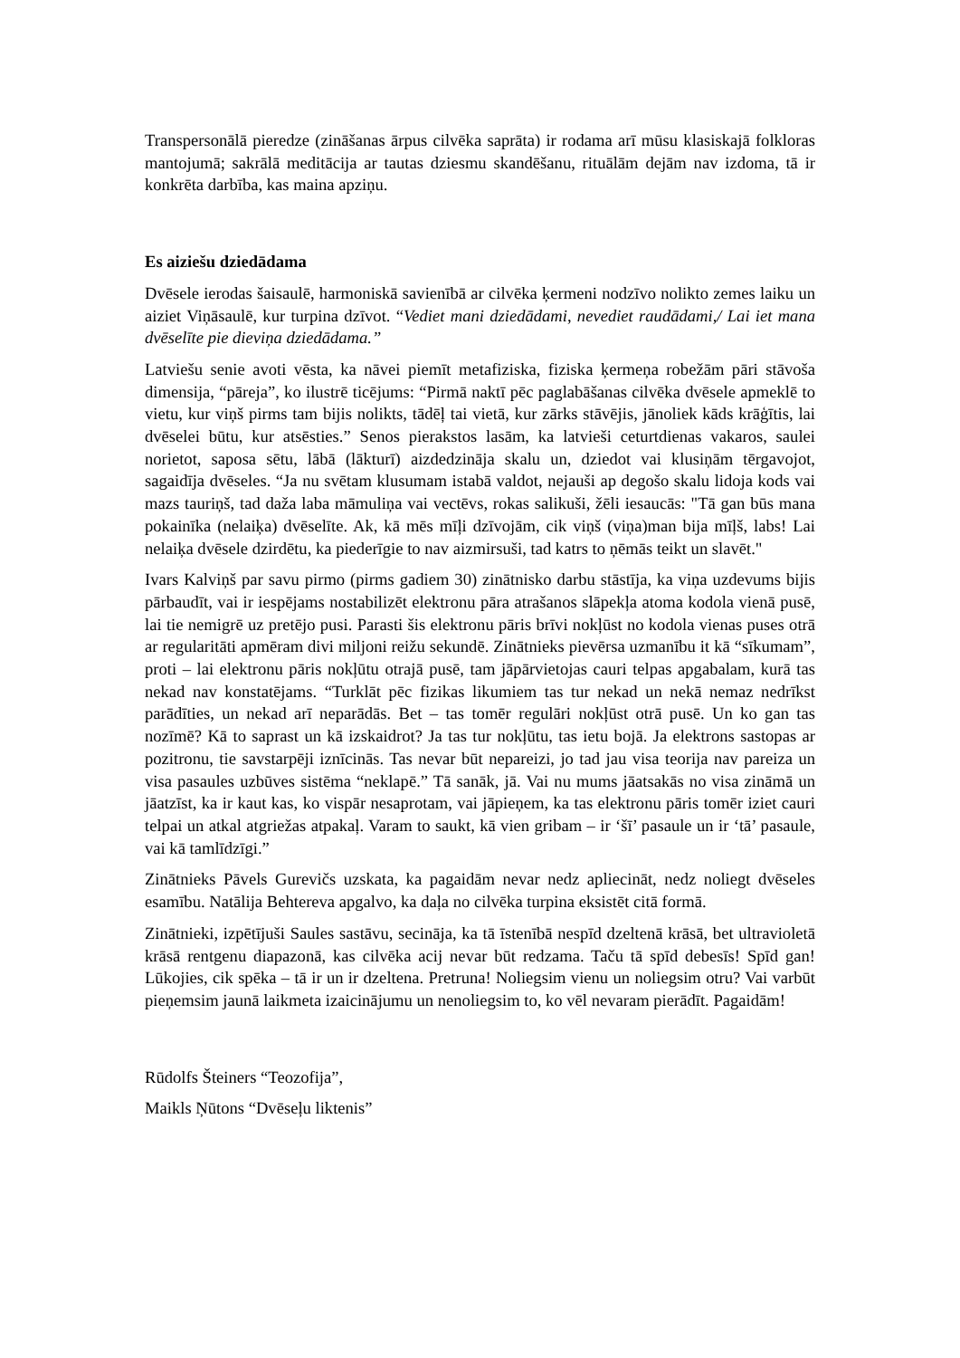Transpersonālā pieredze (zināšanas ārpus cilvēka saprāta) ir rodama arī mūsu klasiskajā folkloras mantojumā; sakrālā meditācija ar tautas dziesmu skandēšanu, rituālām dejām nav izdoma, tā ir konkrēta darbība, kas maina apziņu.
Es aiziešu dziedādama
Dvēsele ierodas šaisaulē, harmoniskā savienībā ar cilvēka ķermeni nodzīvo nolikto zemes laiku un aiziet Viņāsaulē, kur turpina dzīvot. “Vediet mani dziedādami, nevediet raudādami,/ Lai iet mana dvēselīte pie dieviņa dziedādama.”
Latviešu senie avoti vēsta, ka nāvei piemīt metafiziska, fiziska ķermeņa robežām pāri stāvoša dimensija, “pāreja”, ko ilustrē ticējums: “Pirmā naktī pēc paglabāšanas cilvēka dvēsele apmeklē to vietu, kur viņš pirms tam bijis nolikts, tādēļ tai vietā, kur zārks stāvējis, jānoliek kāds krāģītis, lai dvēselei būtu, kur atsēsties.” Senos pierakstos lasām, ka latvieši ceturtdienas vakaros, saulei norietot, saposa sētu, lābā (lākturī) aizdedzināja skalu un, dziedot vai klusiņām tērgavojot, sagaidīja dvēseles. “Ja nu svētam klusumam istabā valdot, nejauši ap degošo skalu lidoja kods vai mazs tauriņš, tad daža laba māmuliņa vai vectēvs, rokas salikuši, žēli iesaucās: "Tā gan būs mana pokainīka (nelaiķa) dvēselīte. Ak, kā mēs mīļi dzīvojām, cik viņš (viņa)man bija mīļš, labs! Lai nelaiķa dvēsele dzirdētu, ka piederīgie to nav aizmirsuši, tad katrs to ņēmās teikt un slavēt."
Ivars Kalviņš par savu pirmo (pirms gadiem 30) zinātnisko darbu stāstīja, ka viņa uzdevums bijis pārbaudīt, vai ir iespējams nostabilizēt elektronu pāra atrašanos slāpekļa atoma kodola vienā pusē, lai tie nemigrē uz pretējo pusi. Parasti šis elektronu pāris brīvi nokļūst no kodola vienas puses otrā ar regularitāti apmēram divi miljoni reižu sekundē. Zinātnieks pievērsa uzmanību it kā “sīkumam”, proti – lai elektronu pāris nokļūtu otrajā pusē, tam jāpārvietojas cauri telpas apgabalam, kurā tas nekad nav konstatējams. “Turklāt pēc fizikas likumiem tas tur nekad un nekā nemaz nedrīkst parādīties, un nekad arī neparādās. Bet – tas tomēr regulāri nokļūst otrā pusē. Un ko gan tas nozīmē? Kā to saprast un kā izskaidrot? Ja tas tur nokļūtu, tas ietu bojā. Ja elektrons sastopas ar pozitronu, tie savstarpēji iznīcinās. Tas nevar būt nepareizi, jo tad jau visa teorija nav pareiza un visa pasaules uzbūves sistēma “neklapē.” Tā sanāk, jā. Vai nu mums jāatsakās no visa zināmā un jāatzīst, ka ir kaut kas, ko vispār nesaprotam, vai jāpieņem, ka tas elektronu pāris tomēr iziet cauri telpai un atkal atgriežas atpakaļ. Varam to saukt, kā vien gribam – ir ‘šī’ pasaule un ir ‘tā’ pasaule, vai kā tamlīdzīgi.”
Zinātnieks Pāvels Gurevičs uzskata, ka pagaidām nevar nedz apliecināt, nedz noliegt dvēseles esamību. Natālija Behtereva apgalvo, ka daļa no cilvēka turpina eksistēt citā formā.
Zinātnieki, izpētījuši Saules sastāvu, secināja, ka tā īstenībā nespīd dzeltenā krāsā, bet ultravioletā krāsā rentgenu diapazonā, kas cilvēka acij nevar būt redzama. Taču tā spīd debesīs! Spīd gan! Lūkojies, cik spēka – tā ir un ir dzeltena. Pretruna! Noliegsim vienu un noliegsim otru? Vai varbūt pieņemsim jaunā laikmeta izaicinājumu un nenoliegsim to, ko vēl nevaram pierādīt. Pagaidām!
Rūdolfs Šteiners “Teozofija”,
Maikls Ņūtons “Dvēseļu liktenis”